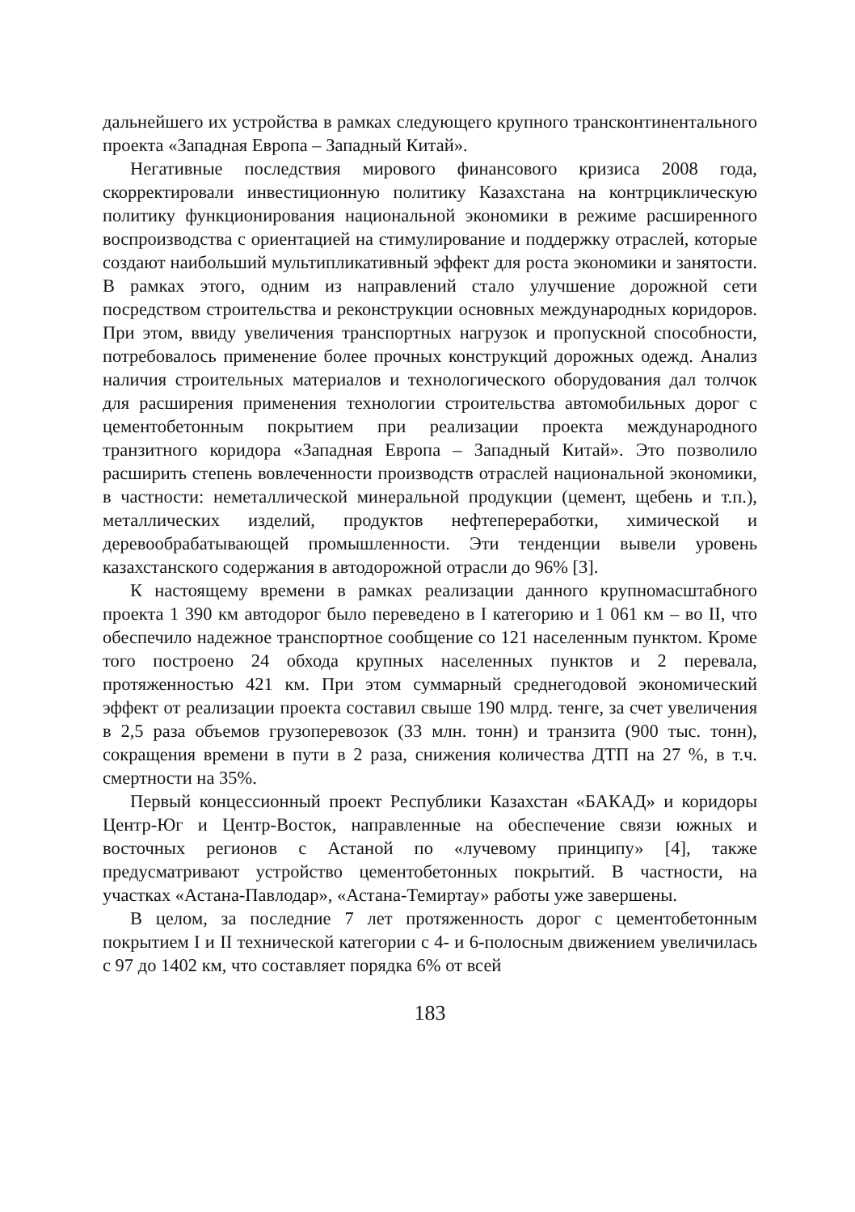дальнейшего их устройства в рамках следующего крупного трансконтинентального проекта «Западная Европа – Западный Китай».
Негативные последствия мирового финансового кризиса 2008 года, скорректировали инвестиционную политику Казахстана на контрциклическую политику функционирования национальной экономики в режиме расширенного воспроизводства с ориентацией на стимулирование и поддержку отраслей, которые создают наибольший мультипликативный эффект для роста экономики и занятости. В рамках этого, одним из направлений стало улучшение дорожной сети посредством строительства и реконструкции основных международных коридоров. При этом, ввиду увеличения транспортных нагрузок и пропускной способности, потребовалось применение более прочных конструкций дорожных одежд. Анализ наличия строительных материалов и технологического оборудования дал толчок для расширения применения технологии строительства автомобильных дорог с цементобетонным покрытием при реализации проекта международного транзитного коридора «Западная Европа – Западный Китай». Это позволило расширить степень вовлеченности производств отраслей национальной экономики, в частности: неметаллической минеральной продукции (цемент, щебень и т.п.), металлических изделий, продуктов нефтепереработки, химической и деревообрабатывающей промышленности. Эти тенденции вывели уровень казахстанского содержания в автодорожной отрасли до 96% [3].
К настоящему времени в рамках реализации данного крупномасштабного проекта 1 390 км автодорог было переведено в I категорию и 1 061 км – во II, что обеспечило надежное транспортное сообщение со 121 населенным пунктом. Кроме того построено 24 обхода крупных населенных пунктов и 2 перевала, протяженностью 421 км. При этом суммарный среднегодовой экономический эффект от реализации проекта составил свыше 190 млрд. тенге, за счет увеличения в 2,5 раза объемов грузоперевозок (33 млн. тонн) и транзита (900 тыс. тонн), сокращения времени в пути в 2 раза, снижения количества ДТП на 27 %, в т.ч. смертности на 35%.
Первый концессионный проект Республики Казахстан «БАКАД» и коридоры Центр-Юг и Центр-Восток, направленные на обеспечение связи южных и восточных регионов с Астаной по «лучевому принципу» [4], также предусматривают устройство цементобетонных покрытий. В частности, на участках «Астана-Павлодар», «Астана-Темиртау» работы уже завершены.
В целом, за последние 7 лет протяженность дорог с цементобетонным покрытием I и II технической категории с 4- и 6-полосным движением увеличилась с 97 до 1402 км, что составляет порядка 6% от всей
183